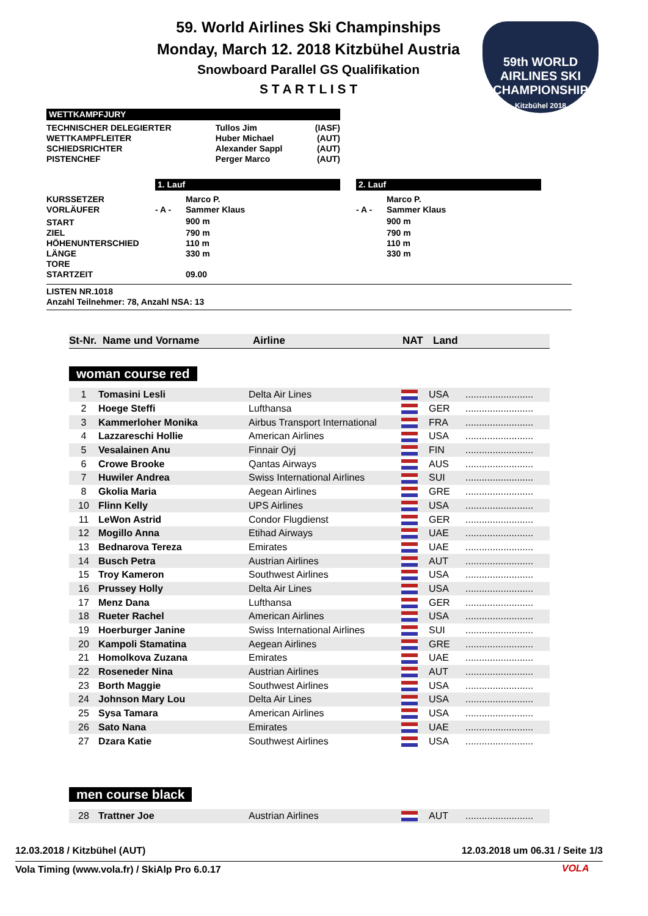59. World Airlines Ski Champinships
Monday, March 12. 2018 Kitzbühel Austria
Snowboard Parallel GS Qualifikation
S T A R T L I S T
59th WORLD AIRLINES SKI CHAMPIONSHIP
Kitzbühel 2018
WETTKAMPFJURY
| TECHNISCHER DELEGIERTER | Tullos Jim | (IASF) |
| WETTKAMPFLEITER | Huber Michael | (AUT) |
| SCHIEDSRICHTER | Alexander Sappl | (AUT) |
| PISTENCHEF | Perger Marco | (AUT) |
1. Lauf 2. Lauf
| KURSSETZER | | Marco P. | | Marco P. |
| VORLÄUFER | - A - | Sammer Klaus | - A - | Sammer Klaus |
| START | | 900 m | | 900 m |
| ZIEL | | 790 m | | 790 m |
| HÖHENUNTERSCHIED | | 110 m | | 110 m |
| LÄNGE | | 330 m | | 330 m |
| TORE | | | | |
| STARTZEIT | | 09.00 | | |
LISTEN NR.1018
Anzahl Teilnehmer: 78, Anzahl NSA: 13
| St-Nr. | Name und Vorname | Airline | NAT | Land |
woman course red
| 1 | Tomasini Lesli | Delta Air Lines | | USA | ......................... |
| 2 | Hoege Steffi | Lufthansa | | GER | ......................... |
| 3 | Kammerloher Monika | Airbus Transport International | | FRA | ......................... |
| 4 | Lazzareschi Hollie | American Airlines | | USA | ......................... |
| 5 | Vesalainen Anu | Finnair Oyj | | FIN | ......................... |
| 6 | Crowe Brooke | Qantas Airways | | AUS | ......................... |
| 7 | Huwiler Andrea | Swiss International Airlines | | SUI | ......................... |
| 8 | Gkolia Maria | Aegean Airlines | | GRE | ......................... |
| 10 | Flinn Kelly | UPS Airlines | | USA | ......................... |
| 11 | LeWon Astrid | Condor Flugdienst | | GER | ......................... |
| 12 | Mogillo Anna | Etihad Airways | | UAE | ......................... |
| 13 | Bednarova Tereza | Emirates | | UAE | ......................... |
| 14 | Busch Petra | Austrian Airlines | | AUT | ......................... |
| 15 | Troy Kameron | Southwest Airlines | | USA | ......................... |
| 16 | Prussey Holly | Delta Air Lines | | USA | ......................... |
| 17 | Menz Dana | Lufthansa | | GER | ......................... |
| 18 | Rueter Rachel | American Airlines | | USA | ......................... |
| 19 | Hoerburger Janine | Swiss International Airlines | | SUI | ......................... |
| 20 | Kampoli Stamatina | Aegean Airlines | | GRE | ......................... |
| 21 | Homolkova Zuzana | Emirates | | UAE | ......................... |
| 22 | Roseneder Nina | Austrian Airlines | | AUT | ......................... |
| 23 | Borth Maggie | Southwest Airlines | | USA | ......................... |
| 24 | Johnson Mary Lou | Delta Air Lines | | USA | ......................... |
| 25 | Sysa Tamara | American Airlines | | USA | ......................... |
| 26 | Sato Nana | Emirates | | UAE | ......................... |
| 27 | Dzara Katie | Southwest Airlines | | USA | ......................... |
men course black
| 28 | Trattner Joe | Austrian Airlines | | AUT | ......................... |
12.03.2018 / Kitzbühel (AUT)
12.03.2018 um 06.31 / Seite 1/3
Vola Timing (www.vola.fr) / SkiAlp Pro 6.0.17
VOLA